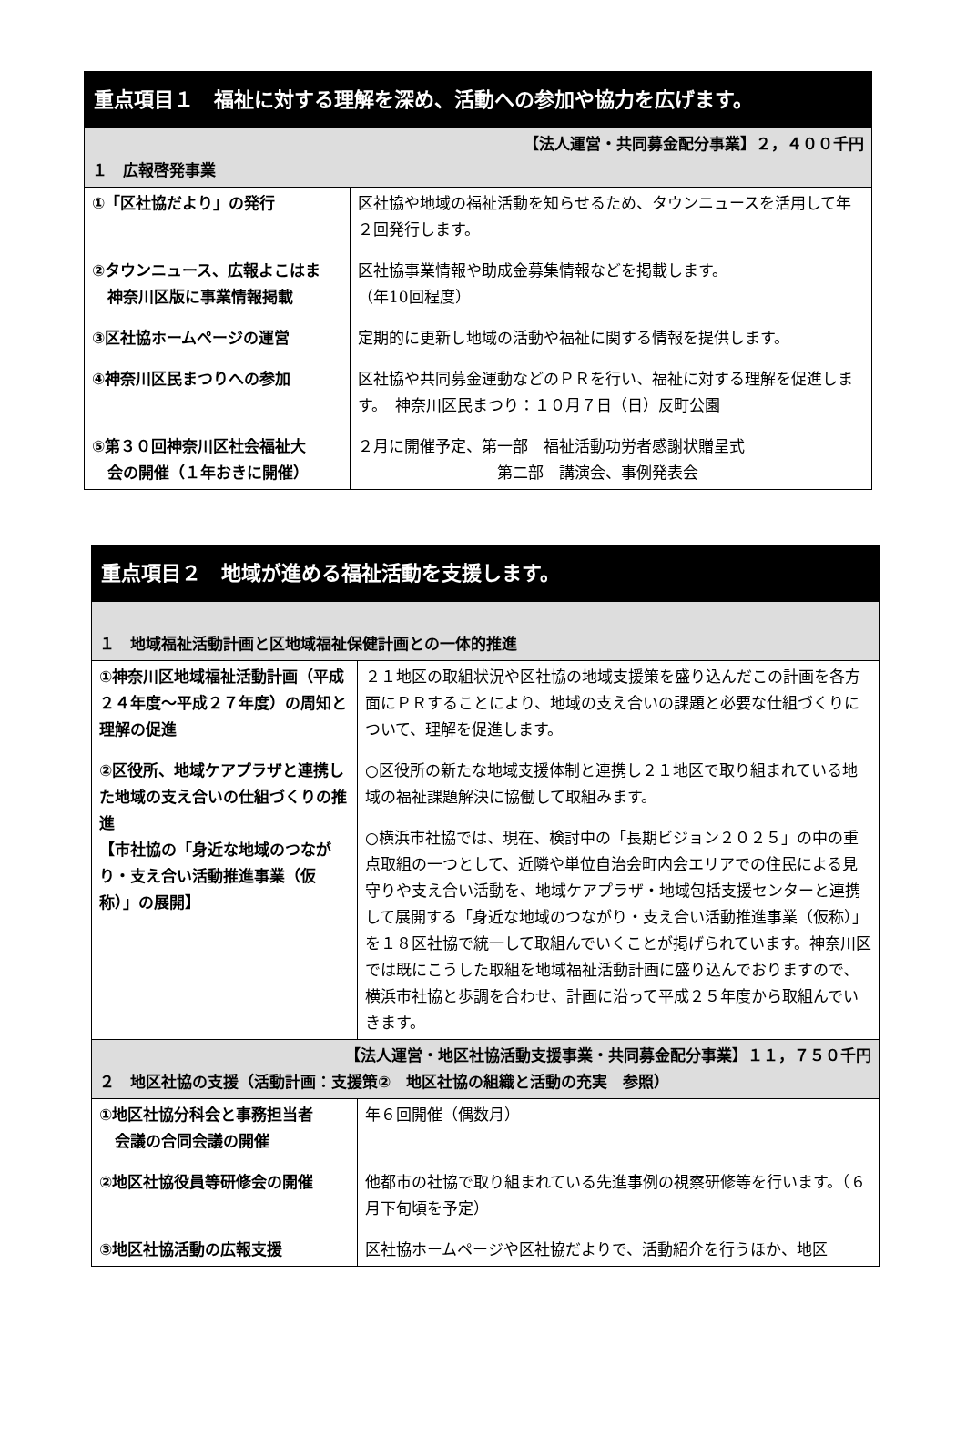| 重点項目１ 福祉に対する理解を深め、活動への参加や協力を広げます。 | |
| 【法人運営・共同募金配分事業】２，４００千円 １ 広報啓発事業 | |
| ①「区社協だより」の発行 ②タウンニュース、広報よこはま 神奈川区版に事業情報掲載 ③区社協ホームページの運営 ④神奈川区民まつりへの参加 ⑤第３０回神奈川区社会福祉大 会の開催（１年おきに開催） | 区社協や地域の福祉活動を知らせるため、タウンニュースを活用して年２回発行します。 区社協事業情報や助成金募集情報などを掲載します。 （年10回程度） 定期的に更新し地域の活動や福祉に関する情報を提供します。 区社協や共同募金運動などのＰＲを行い、福祉に対する理解を促進します。 神奈川区民まつり：１０月７日（日）反町公園 ２月に開催予定、第一部 福祉活動功労者感謝状贈呈式 第二部 講演会、事例発表会 |
| 重点項目２ 地域が進める福祉活動を支援します。 | |
| １ 地域福祉活動計画と区地域福祉保健計画との一体的推進 | |
| ①神奈川区地域福祉活動計画（平成２４年度～平成２７年度）の周知と理解の促進 ②区役所、地域ケアプラザと連携した地域の支え合いの仕組づくりの推進 【市社協の「身近な地域のつながり・支え合い活動推進事業（仮称）」の展開】 | ２１地区の取組状況や区社協の地域支援策を盛り込んだこの計画を各方面にＰＲすることにより、地域の支え合いの課題と必要な仕組づくりについて、理解を促進します。 ○区役所の新たな地域支援体制と連携し２１地区で取り組まれている地域の福祉課題解決に協働して取組みます。 ○横浜市社協では、現在、検討中の「長期ビジョン２０２５」の中の重点取組の一つとして、近隣や単位自治会町内会エリアでの住民による見守りや支え合い活動を、地域ケアプラザ・地域包括支援センターと連携して展開する「身近な地域のつながり・支え合い活動推進事業（仮称）」を１８区社協で統一して取組んでいくことが掲げられています。神奈川区では既にこうした取組を地域福祉活動計画に盛り込んでおりますので、横浜市社協と歩調を合わせ、計画に沿って平成２５年度から取組んでいきます。 |
| 【法人運営・地区社協活動支援事業・共同募金配分事業】１１，７５０千円 ２ 地区社協の支援（活動計画：支援策② 地区社協の組織と活動の充実 参照） | |
| ①地区社協分科会と事務担当者 会議の合同会議の開催 ②地区社協役員等研修会の開催 ③地区社協活動の広報支援 | 年６回開催（偶数月） 他都市の社協で取り組まれている先進事例の視察研修等を行います。（６月下旬頃を予定） 区社協ホームページや区社協だよりで、活動紹介を行うほか、地区 |